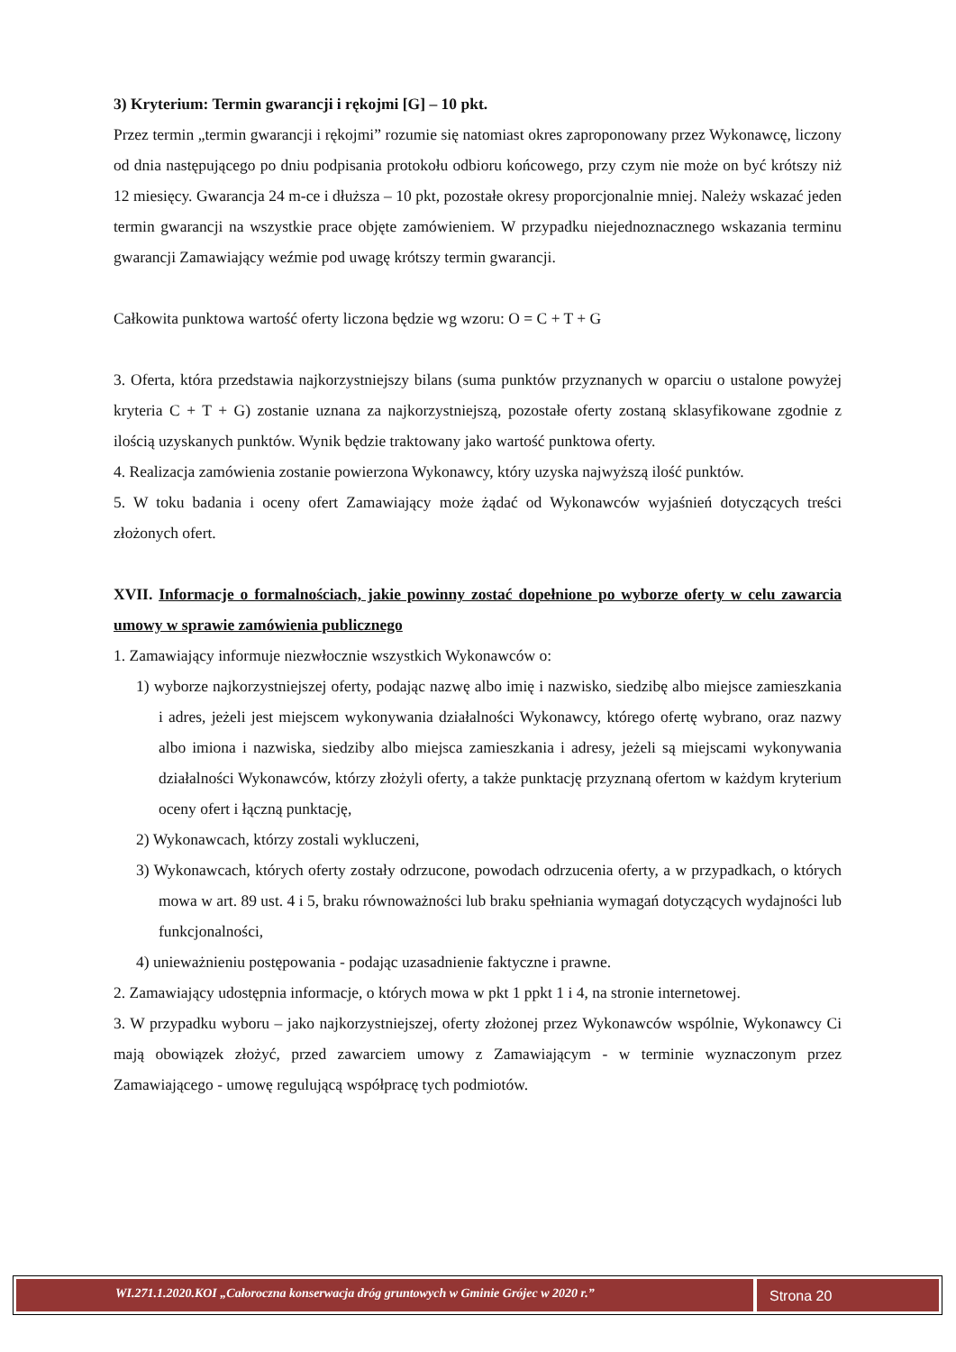3) Kryterium: Termin gwarancji i rękojmi [G] – 10 pkt.
Przez termin „termin gwarancji i rękojmi” rozumie się natomiast okres zaproponowany przez Wykonawcę, liczony od dnia następującego po dniu podpisania protokołu odbioru końcowego, przy czym nie może on być krótszy niż 12 miesięcy. Gwarancja 24 m-ce i dłuższa – 10 pkt, pozostałe okresy proporcjonalnie mniej. Należy wskazać jeden termin gwarancji na wszystkie prace objęte zamówieniem. W przypadku niejednoznacznego wskazania terminu gwarancji Zamawiający weźmie pod uwagę krótszy termin gwarancji.
Całkowita punktowa wartość oferty liczona będzie wg wzoru: O = C + T + G
3. Oferta, która przedstawia najkorzystniejszy bilans (suma punktów przyznanych w oparciu o ustalone powyżej kryteria C + T + G) zostanie uznana za najkorzystniejszą, pozostałe oferty zostaną sklasyfikowane zgodnie z ilością uzyskanych punktów. Wynik będzie traktowany jako wartość punktowa oferty.
4. Realizacja zamówienia zostanie powierzona Wykonawcy, który uzyska najwyższą ilość punktów.
5. W toku badania i oceny ofert Zamawiający może żądać od Wykonawców wyjaśnień dotyczących treści złożonych ofert.
XVII. Informacje o formalnościach, jakie powinny zostać dopełnione po wyborze oferty w celu zawarcia umowy w sprawie zamówienia publicznego
1. Zamawiający informuje niezwłocznie wszystkich Wykonawców o:
1) wyborze najkorzystniejszej oferty, podając nazwę albo imię i nazwisko, siedzibę albo miejsce zamieszkania i adres, jeżeli jest miejscem wykonywania działalności Wykonawcy, którego ofertę wybrano, oraz nazwy albo imiona i nazwiska, siedziby albo miejsca zamieszkania i adresy, jeżeli są miejscami wykonywania działalności Wykonawców, którzy złożyli oferty, a także punktację przyznaną ofertom w każdym kryterium oceny ofert i łączną punktację,
2) Wykonawcach, którzy zostali wykluczeni,
3) Wykonawcach, których oferty zostały odrzucone, powodach odrzucenia oferty, a w przypadkach, o których mowa w art. 89 ust. 4 i 5, braku równoważności lub braku spełniania wymagań dotyczących wydajności lub funkcjonalności,
4) unieważnieniu postępowania - podając uzasadnienie faktyczne i prawne.
2. Zamawiający udostępnia informacje, o których mowa w pkt 1 ppkt 1 i 4, na stronie internetowej.
3. W przypadku wyboru – jako najkorzystniejszej, oferty złożonej przez Wykonawców wspólnie, Wykonawcy Ci mają obowiązek złożyć, przed zawarciem umowy z Zamawiającym - w terminie wyznaczonym przez Zamawiającego - umowę regulującą współpracę tych podmiotów.
WI.271.1.2020.KOI „Całoroczna konserwacja dróg gruntowych w Gminie Grójec w 2020 r.”
Strona 20